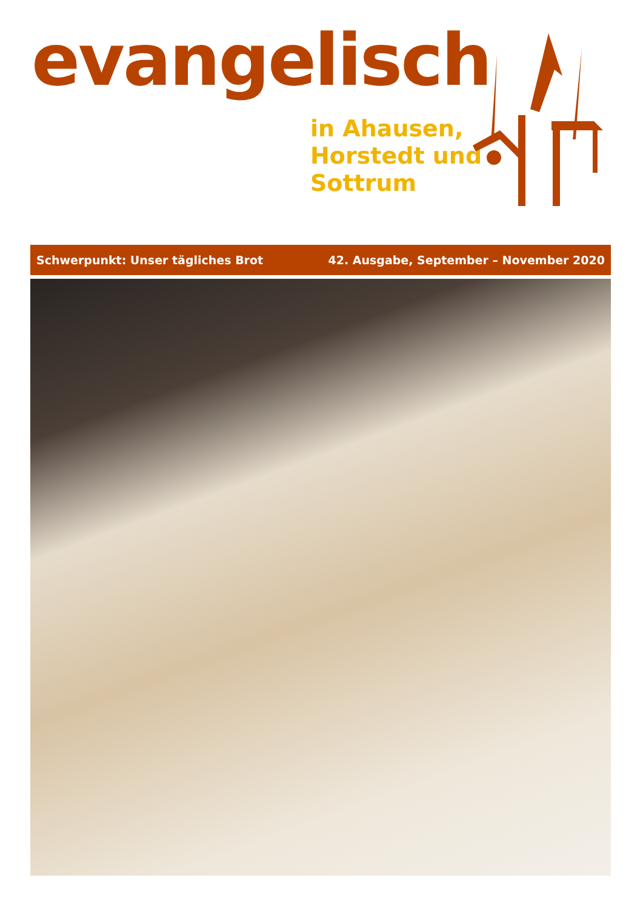evangelisch
in Ahausen,
Horstedt und
Sottrum
Schwerpunkt: Unser tägliches Brot 42. Ausgabe, September – November 2020